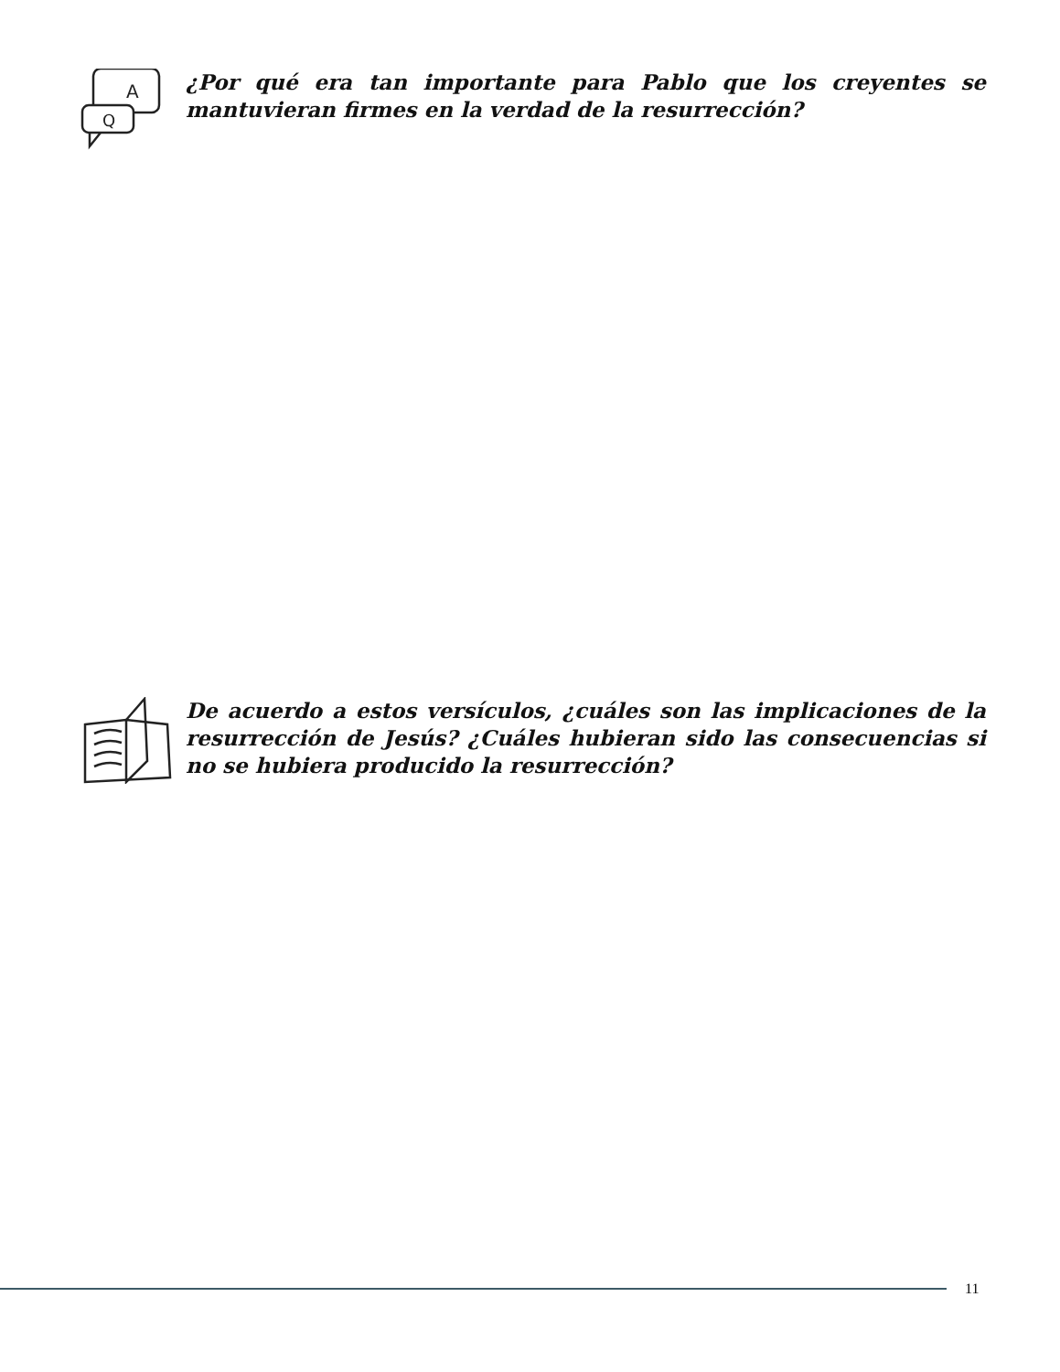A
Q
¿Por qué era tan importante para Pablo que los creyentes se mantuvieran firmes en la verdad de la resurrección?
De acuerdo a estos versículos, ¿cuáles son las implicaciones de la resurrección de Jesús? ¿Cuáles hubieran sido las consecuencias si no se hubiera producido la resurrección?
11